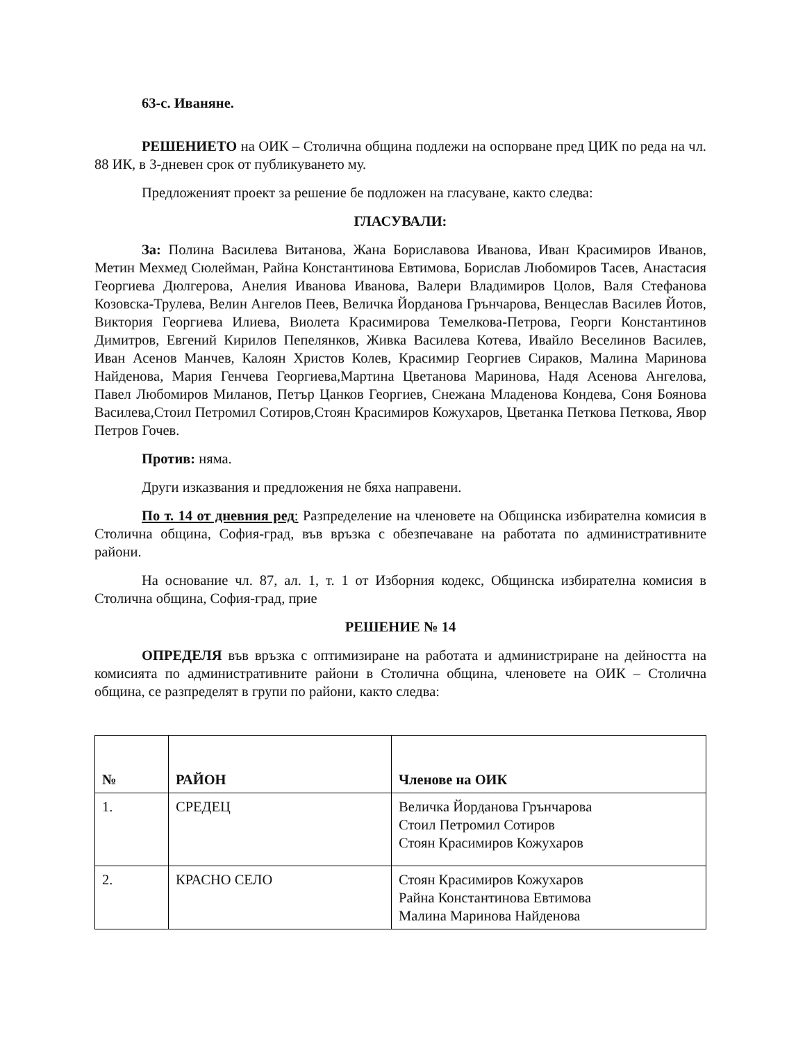63-с. Иваняне.
РЕШЕНИЕТО на ОИК – Столична община подлежи на оспорване пред ЦИК по реда на чл. 88 ИК, в 3-дневен срок от публикуването му.
Предложеният проект за решение бе подложен на гласуване, както следва:
ГЛАСУВАЛИ:
За: Полина Василева Витанова, Жана Бориславова Иванова, Иван Красимиров Иванов, Метин Мехмед Сюлейман, Райна Константинова Евтимова, Борислав Любомиров Тасев, Анастасия Георгиева Дюлгерова, Анелия Иванова Иванова, Валери Владимиров Цолов, Валя Стефанова Козовска-Трулева, Велин Ангелов Пеев, Величка Йорданова Грънчарова, Венцеслав Василев Йотов, Виктория Георгиева Илиева, Виолета Красимирова Темелкова-Петрова, Георги Константинов Димитров, Евгений Кирилов Пепелянков, Живка Василева Котева, Ивайло Веселинов Василев, Иван Асенов Манчев, Калоян Христов Колев, Красимир Георгиев Сираков, Малина Маринова Найденова, Мария Генчева Георгиева,Мартина Цветанова Маринова, Надя Асенова Ангелова, Павел Любомиров Миланов, Петър Цанков Георгиев, Снежана Младенова Кондева, Соня Боянова Василева,Стоил Петромил Сотиров,Стоян Красимиров Кожухаров, Цветанка Петкова Петкова, Явор Петров Гочев.
Против: няма.
Други изказвания и предложения не бяха направени.
По т. 14 от дневния ред: Разпределение на членовете на Общинска избирателна комисия в Столична община, София-град, във връзка с обезпечаване на работата по административните райони.
На основание чл. 87, ал. 1, т. 1 от Изборния кодекс, Общинска избирателна комисия в Столична община, София-град, прие
РЕШЕНИЕ № 14
ОПРЕДЕЛЯ във връзка с оптимизиране на работата и администриране на дейността на комисията по административните райони в Столична община, членовете на ОИК – Столична община, се разпределят в групи по райони, както следва:
| № | РАЙОН | Членове на ОИК |
| --- | --- | --- |
| 1. | СРЕДЕЦ | Величка Йорданова Грънчарова Стоил Петромил Сотиров Стоян Красимиров Кожухаров |
| 2. | КРАСНО СЕЛО | Стоян Красимиров Кожухаров Райна Константинова Евтимова Малина Маринова Найденова |